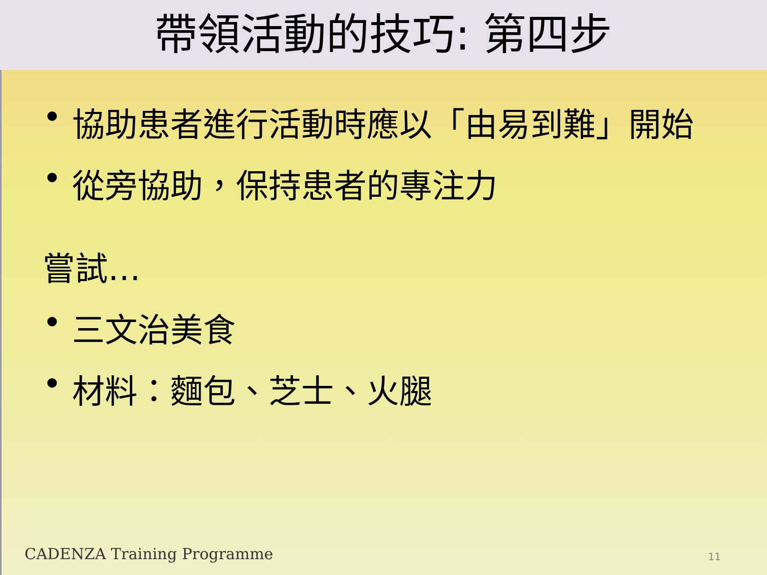帶領活動的技巧: 第四步
• 協助患者進行活動時應以「由易到難」開始
• 從旁協助，保持患者的專注力
嘗試…
• 三文治美食
• 材料：麵包、芝士、火腿
CADENZA Training Programme
11